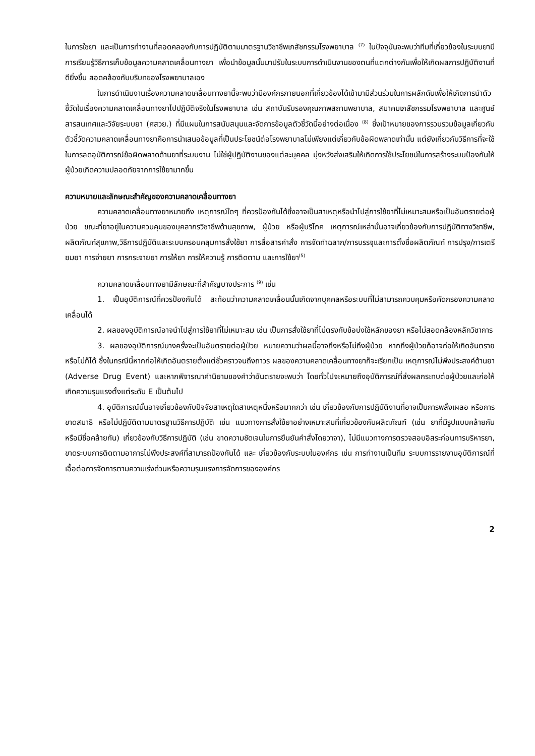ในการใชยา และเป็นการทำงานที่สอดคลองกับการปฏิบัติตามมาตรฐานวิชาชีพเภสัชกรรมโรงพยาบาล <sup>(7)</sup> ในปัจจุบันจะพบว่าทีมที่เกี่ยวข้องในระบบยามีการเรียนรู้วิธีการเก็บข้อมูลความคลาดเคลื่อนทางยา เพื่อนำข้อมูลนั้นมาปรับในระบบการดำเนินงานของตนที่แตกต่างกันเพื่อให้เกิดผลการปฏิบัติงานที่ดียิ่งขึ้น สอดคล้องกับบริบทของโรงพยาบาลเอง
ในการดำเนินงานเรื่องความคลาดเคลื่อนทางยานี้จะพบว่ามีองค์กรภายนอกที่เกี่ยวข้องได้เข้ามามีส่วนร่วมในการผลักดันเพื่อให้เกิดการนำตัวชี้วัดในเรื่องความคลาดเคลื่อนทางยาไปปฏิบัติจริงในโรงพยาบาล เช่น สถาบันรับรองคุณภาพสถานพยาบาล, สมาคมเภสัชกรรมโรงพยาบาล และศูนย์สารสนเทศและวิจัยระบบยา (ศสวย.) ที่มีแผนในการสนับสนุนและจัดการข้อมูลตัวชี้วัดนี้อย่างต่อเนื่อง <sup>(8)</sup> ซึ่งเป้าหมายของการรวบรวมข้อมูลเกี่ยวกับตัวชี้วัดความคลาดเคลื่อนทางยาคือการนำเสนอข้อมูลที่เป็นประโยชน์ต่อโรงพยาบาลไม่เพียงแต่เกี่ยวกับข้อผิดพลาดเท่านั้น แต่ยังเกี่ยวกับวิธีการที่จะใช้ในการลดอุบัติการณ์ข้อผิดพลาดด้านยาที่ระบบงาน ไม่ใช่ผู้ปฏิบัติงานของแต่ละบุคคล มุ่งหวังส่งเสริมให้เกิดการใช้ประโยชน์ในการสร้างระบบป้องกันให้ผู้ป่วยเกิดความปลอดภัยจากการใช้ยามากขึ้น
ความหมายและลักษณะสำคัญของความคลาดเคลื่อนทางยา
ความคลาดเคลื่อนทางยาหมายถึง เหตุการณ์ใดๆ ที่ควรป้องกันได้ซึ่งอาจเป็นสาเหตุหรือนำไปสู่การใช้ยาที่ไม่เหมาะสมหรือเป็นอันตรายต่อผู้ป่วย ขณะที่ยาอยู่ในความควบคุมของบุคลากรวิชาชีพด้านสุขภาพ, ผู้ป่วย หรือผู้บริโภค เหตุการณ์เหล่านั้นอาจเกี่ยวข้องกับการปฏิบัติทางวิชาชีพ, ผลิตภัณฑ์สุขภาพ,วิธีการปฏิบัติและระบบครอบคลุมการสั่งใช้ยา การสื่อสารคำสั่ง การจัดทำฉลาก/การบรรจุและการตั้งชื่อผลิตภัณฑ์ การปรุง/การเตรียมยา การจ่ายยา การกระจายยา การให้ยา การให้ความรู้ การติดตาม และการใช้ยา<sup>(5)</sup>
ความคลาดเคลื่อนทางยามีลักษณะที่สำคัญบางประการ <sup>(9)</sup> เช่น
1. เป็นอุบัติการณ์ที่ควรป้องกันได้ สะท้อนว่าความคลาดเคลื่อนนั้นเกิดจากบุคคลหรือระบบที่ไม่สามารถควบคุมหรือคัดกรองความคลาดเคลื่อนได้
2. ผลของอุบัติการณ์อาจนำไปสู่การใช้ยาที่ไม่เหมาะสม เช่น เป็นการสั่งใช้ยาที่ไม่ตรงกับข้อบ่งใช้หลักของยา หรือไม่สอดคล้องหลักวิชาการ
3. ผลของอุบัติการณ์บางครั้งจะเป็นอันตรายต่อผู้ป่วย หมายความว่าผลนี้อาจถึงหรือไม่ถึงผู้ป่วย หากถึงผู้ป่วยก็อาจก่อให้เกิดอันตรายหรือไม่ก็ได้ ซึ่งในกรณีนี้หากก่อให้เกิดอันตรายตั้งแต่ชั่วคราวจนถึงถาวร ผลของความคลาดเคลื่อนทางยาก็จะเรียกเป็น เหตุการณ์ไม่พึงประสงค์ด้านยา (Adverse Drug Event) และหากพิจารณาคำนิยามของคำว่าอันตรายจะพบว่า โดยทั่วไปจะหมายถึงอุบัติการณ์ที่ส่งผลกระทบต่อผู้ป่วยและก่อให้เกิดความรุนแรงตั้งแต่ระดับ E เป็นต้นไป
4. อุบัติการณ์นั้นอาจเกี่ยวข้องกับปัจจัยสาเหตุใดสาเหตุหนึ่งหรือมากกว่า เช่น เกี่ยวข้องกับการปฏิบัติงานที่อาจเป็นการพลั้งเผลอ หรือการขาดสมาธิ หรือไม่ปฏิบัติตามมาตรฐานวิธีการปฏิบัติ เช่น แนวทางการสั่งใช้ยาอย่างเหมาะสมที่เกี่ยวข้องกับผลิตภัณฑ์ (เช่น ยาที่มีรูปแบบคล้ายกัน หรือมีชื่อคล้ายกัน) เกี่ยวข้องกับวิธีการปฏิบัติ (เช่น ขาดความชัดเจนในการยืนยันคำสั่งโดยวาจา), ไม่มีแนวทางการตรวจสอบอิสระก่อนการบริหารยา, ขาดระบบการติดตามอาการไม่พึงประสงค์ที่สามารถป้องกันได้ และ เกี่ยวข้องกับระบบในองค์กร เช่น การทำงานเป็นทีม ระบบการรายงานอุบัติการณ์ที่เอื้อต่อการจัดการตามความเร่งด่วนหรือความรุนแรงการจัดการขององค์กร
2